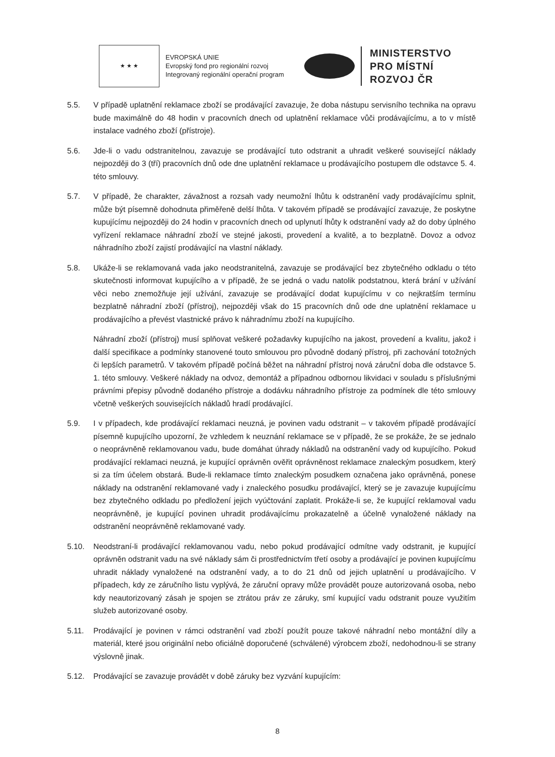★ ★ ★
EVROPSKÁ UNIE
Evropský fond pro regionální rozvoj
Integrovaný regionální operační program
MINISTERSTVO
PRO MÍSTNÍ
ROZVOJ ČR
5.5. V případě uplatnění reklamace zboží se prodávající zavazuje, že doba nástupu servisního technika na opravu bude maximálně do 48 hodin v pracovních dnech od uplatnění reklamace vůči prodávajícímu, a to v místě instalace vadného zboží (přístroje).
5.6. Jde-li o vadu odstranitelnou, zavazuje se prodávající tuto odstranit a uhradit veškeré související náklady nejpozději do 3 (tří) pracovních dnů ode dne uplatnění reklamace u prodávajícího postupem dle odstavce 5. 4. této smlouvy.
5.7. V případě, že charakter, závažnost a rozsah vady neumožní lhůtu k odstranění vady prodávajícímu splnit, může být písemně dohodnuta přiměřeně delší lhůta. V takovém případě se prodávající zavazuje, že poskytne kupujícímu nejpozději do 24 hodin v pracovních dnech od uplynutí lhůty k odstranění vady až do doby úplného vyřízení reklamace náhradní zboží ve stejné jakosti, provedení a kvalitě, a to bezplatně. Dovoz a odvoz náhradního zboží zajistí prodávající na vlastní náklady.
5.8. Ukáže-li se reklamovaná vada jako neodstranitelná, zavazuje se prodávající bez zbytečného odkladu o této skutečnosti informovat kupujícího a v případě, že se jedná o vadu natolik podstatnou, která brání v užívání věci nebo znemožňuje její užívání, zavazuje se prodávající dodat kupujícímu v co nejkratším termínu bezplatně náhradní zboží (přístroj), nejpozději však do 15 pracovních dnů ode dne uplatnění reklamace u prodávajícího a převést vlastnické právo k náhradnímu zboží na kupujícího.
Náhradní zboží (přístroj) musí splňovat veškeré požadavky kupujícího na jakost, provedení a kvalitu, jakož i další specifikace a podmínky stanovené touto smlouvou pro původně dodaný přístroj, při zachování totožných či lepších parametrů. V takovém případě počíná běžet na náhradní přístroj nová záruční doba dle odstavce 5. 1. této smlouvy. Veškeré náklady na odvoz, demontáž a případnou odbornou likvidaci v souladu s příslušnými právními přepisy původně dodaného přístroje a dodávku náhradního přístroje za podmínek dle této smlouvy včetně veškerých souvisejících nákladů hradí prodávající.
5.9. I v případech, kde prodávající reklamaci neuzná, je povinen vadu odstranit – v takovém případě prodávající písemně kupujícího upozorní, že vzhledem k neuznání reklamace se v případě, že se prokáže, že se jednalo o neoprávněně reklamovanou vadu, bude domáhat úhrady nákladů na odstranění vady od kupujícího. Pokud prodávající reklamaci neuzná, je kupující oprávněn ověřit oprávněnost reklamace znaleckým posudkem, který si za tím účelem obstará. Bude-li reklamace tímto znaleckým posudkem označena jako oprávněná, ponese náklady na odstranění reklamované vady i znaleckého posudku prodávající, který se je zavazuje kupujícímu bez zbytečného odkladu po předložení jejich vyúčtování zaplatit. Prokáže-li se, že kupující reklamoval vadu neoprávněně, je kupující povinen uhradit prodávajícímu prokazatelně a účelně vynaložené náklady na odstranění neoprávněně reklamované vady.
5.10. Neodstraní-li prodávající reklamovanou vadu, nebo pokud prodávající odmítne vady odstranit, je kupující oprávněn odstranit vadu na své náklady sám či prostřednictvím třetí osoby a prodávající je povinen kupujícímu uhradit náklady vynaložené na odstranění vady, a to do 21 dnů od jejich uplatnění u prodávajícího. V případech, kdy ze záručního listu vyplývá, že záruční opravy může provádět pouze autorizovaná osoba, nebo kdy neautorizovaný zásah je spojen se ztrátou práv ze záruky, smí kupující vadu odstranit pouze využitím služeb autorizované osoby.
5.11. Prodávající je povinen v rámci odstranění vad zboží použít pouze takové náhradní nebo montážní díly a materiál, které jsou originální nebo oficiálně doporučené (schválené) výrobcem zboží, nedohodnou-li se strany výslovně jinak.
5.12. Prodávající se zavazuje provádět v době záruky bez vyzvání kupujícím:
8